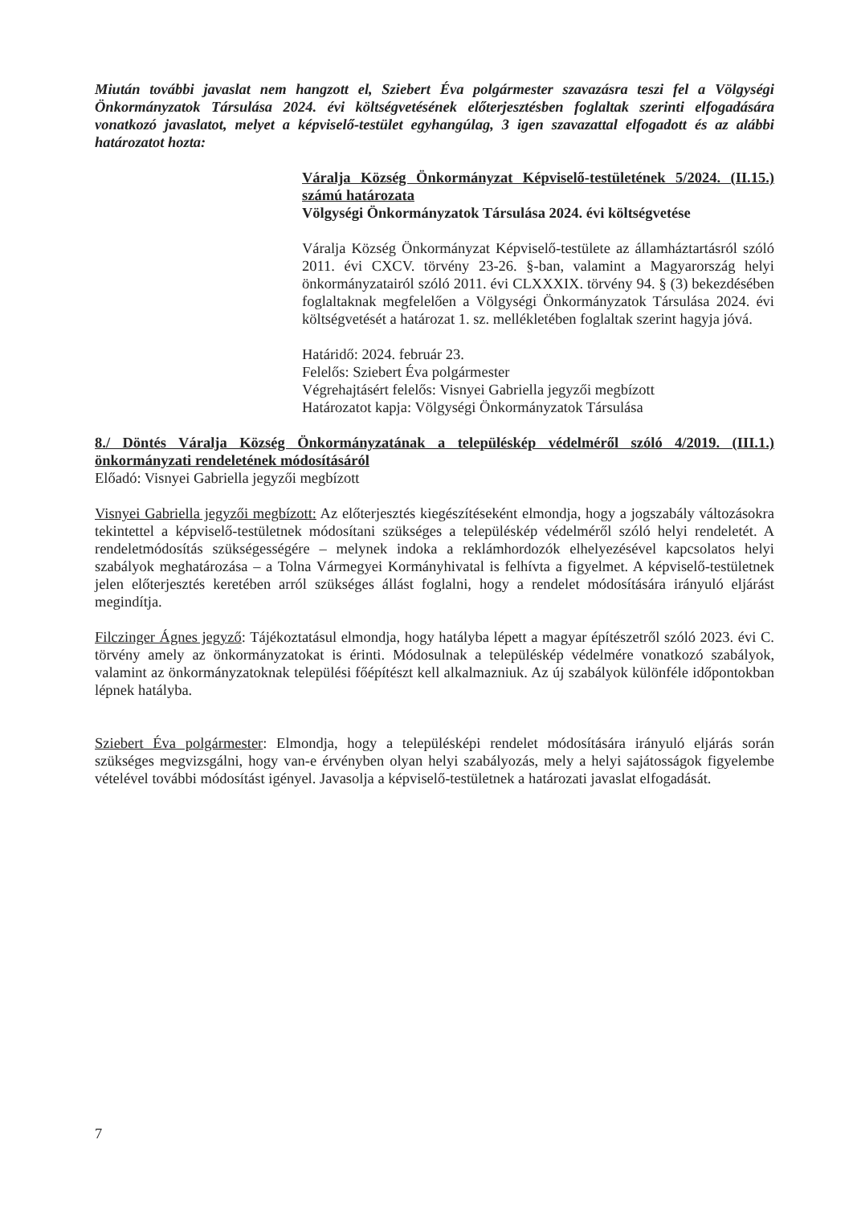Miután további javaslat nem hangzott el, Sziebert Éva polgármester szavazásra teszi fel a Völgységi Önkormányzatok Társulása 2024. évi költségvetésének előterjesztésben foglaltak szerinti elfogadására vonatkozó javaslatot, melyet a képviselő-testület egyhangúlag, 3 igen szavazattal elfogadott és az alábbi határozatot hozta:
Váralja Község Önkormányzat Képviselő-testületének 5/2024. (II.15.) számú határozata
Völgységi Önkormányzatok Társulása 2024. évi költségvetése
Váralja Község Önkormányzat Képviselő-testülete az államháztartásról szóló 2011. évi CXCV. törvény 23-26. §-ban, valamint a Magyarország helyi önkormányzatairól szóló 2011. évi CLXXXIX. törvény 94. § (3) bekezdésében foglaltaknak megfelelően a Völgységi Önkormányzatok Társulása 2024. évi költségvetését a határozat 1. sz. mellékletében foglaltak szerint hagyja jóvá.
Határidő: 2024. február 23.
Felelős: Sziebert Éva polgármester
Végrehajtásért felelős: Visnyei Gabriella jegyzői megbízott
Határozatot kapja: Völgységi Önkormányzatok Társulása
8./ Döntés Váralja Község Önkormányzatának a településkép védelméről szóló 4/2019. (III.1.) önkormányzati rendeletének módosításáról
Előadó: Visnyei Gabriella jegyzői megbízott
Visnyei Gabriella jegyzői megbízott: Az előterjesztés kiegészítéseként elmondja, hogy a jogszabály változásokra tekintettel a képviselő-testületnek módosítani szükséges a településkép védelméről szóló helyi rendeletét. A rendeletmódosítás szükségességére – melynek indoka a reklámhordozók elhelyezésével kapcsolatos helyi szabályok meghatározása – a Tolna Vármegyei Kormányhivatal is felhívta a figyelmet. A képviselő-testületnek jelen előterjesztés keretében arról szükséges állást foglalni, hogy a rendelet módosítására irányuló eljárást megindítja.
Filczinger Ágnes jegyző: Tájékoztatásul elmondja, hogy hatályba lépett a magyar építészetről szóló 2023. évi C. törvény amely az önkormányzatokat is érinti. Módosulnak a településkép védelmére vonatkozó szabályok, valamint az önkormányzatoknak települési főépítészt kell alkalmazniuk. Az új szabályok különféle időpontokban lépnek hatályba.
Sziebert Éva polgármester: Elmondja, hogy a településképi rendelet módosítására irányuló eljárás során szükséges megvizsgálni, hogy van-e érvényben olyan helyi szabályozás, mely a helyi sajátosságok figyelembe vételével további módosítást igényel. Javasolja a képviselő-testületnek a határozati javaslat elfogadását.
7